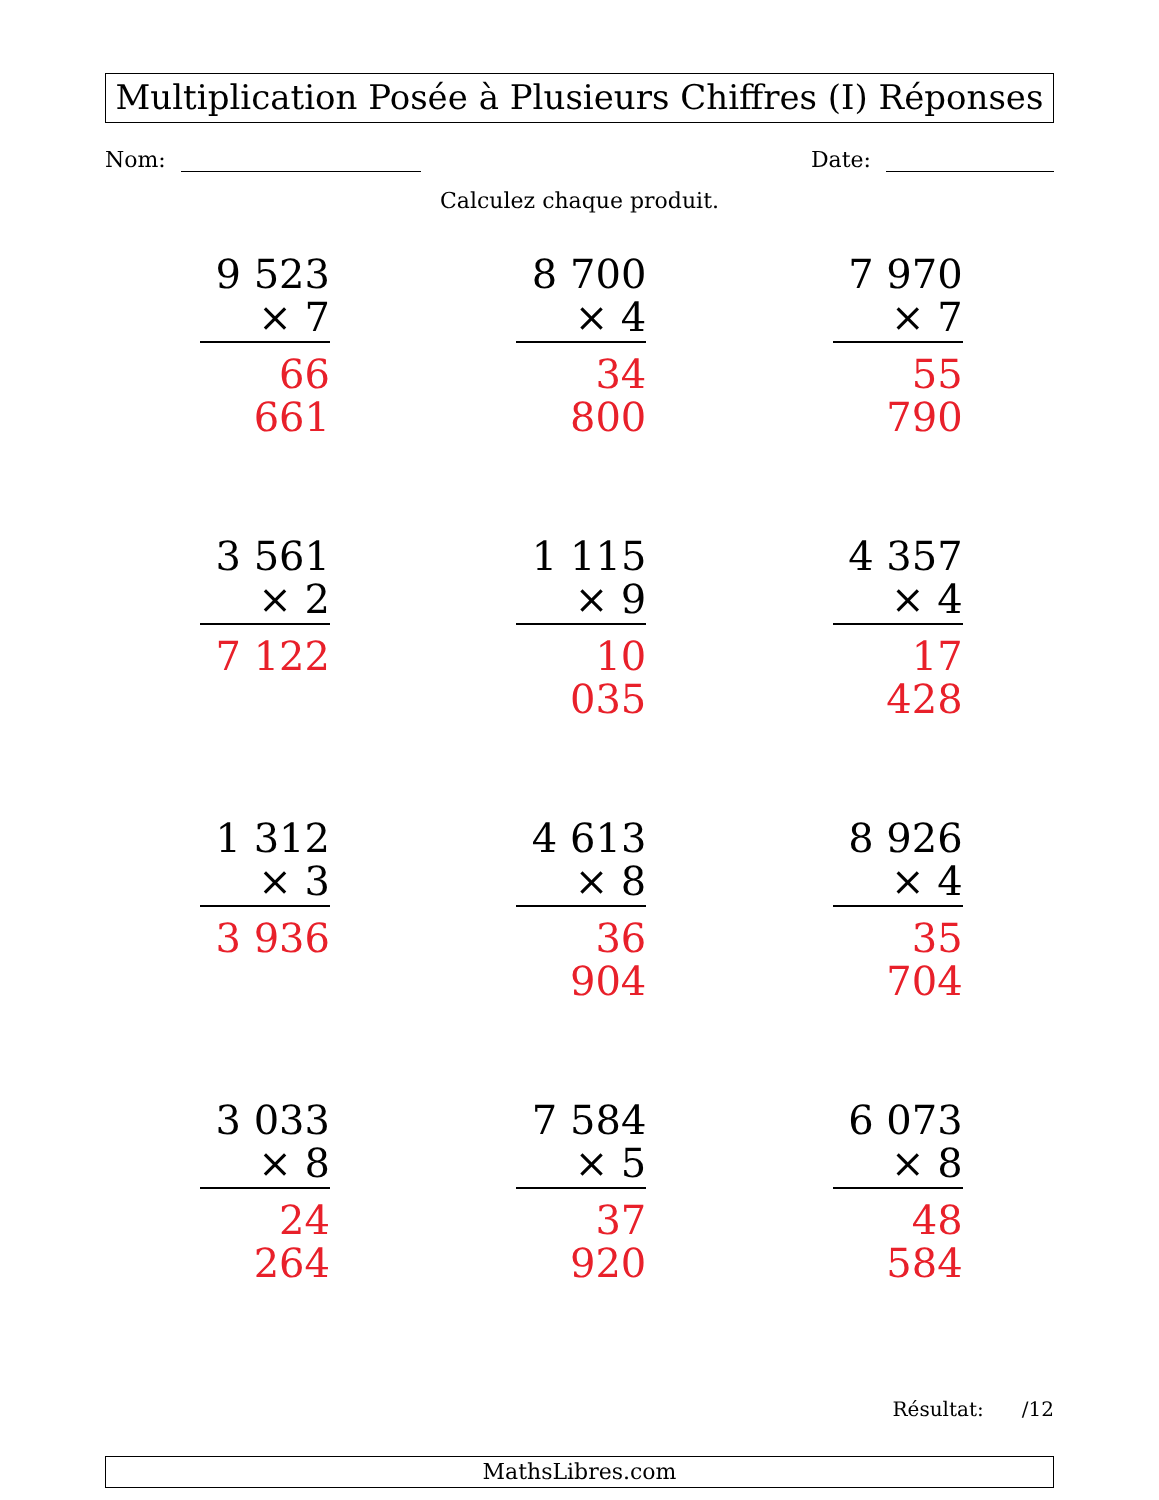Multiplication Posée à Plusieurs Chiffres (I) Réponses
Nom: Date:
Calculez chaque produit.
9 523
× 7
66 661
8 700
× 4
34 800
7 970
× 7
55 790
3 561
× 2
7 122
1 115
× 9
10 035
4 357
× 4
17 428
1 312
× 3
3 936
4 613
× 8
36 904
8 926
× 4
35 704
3 033
× 8
24 264
7 584
× 5
37 920
6 073
× 8
48 584
Résultat: /12
MathsLibres.com